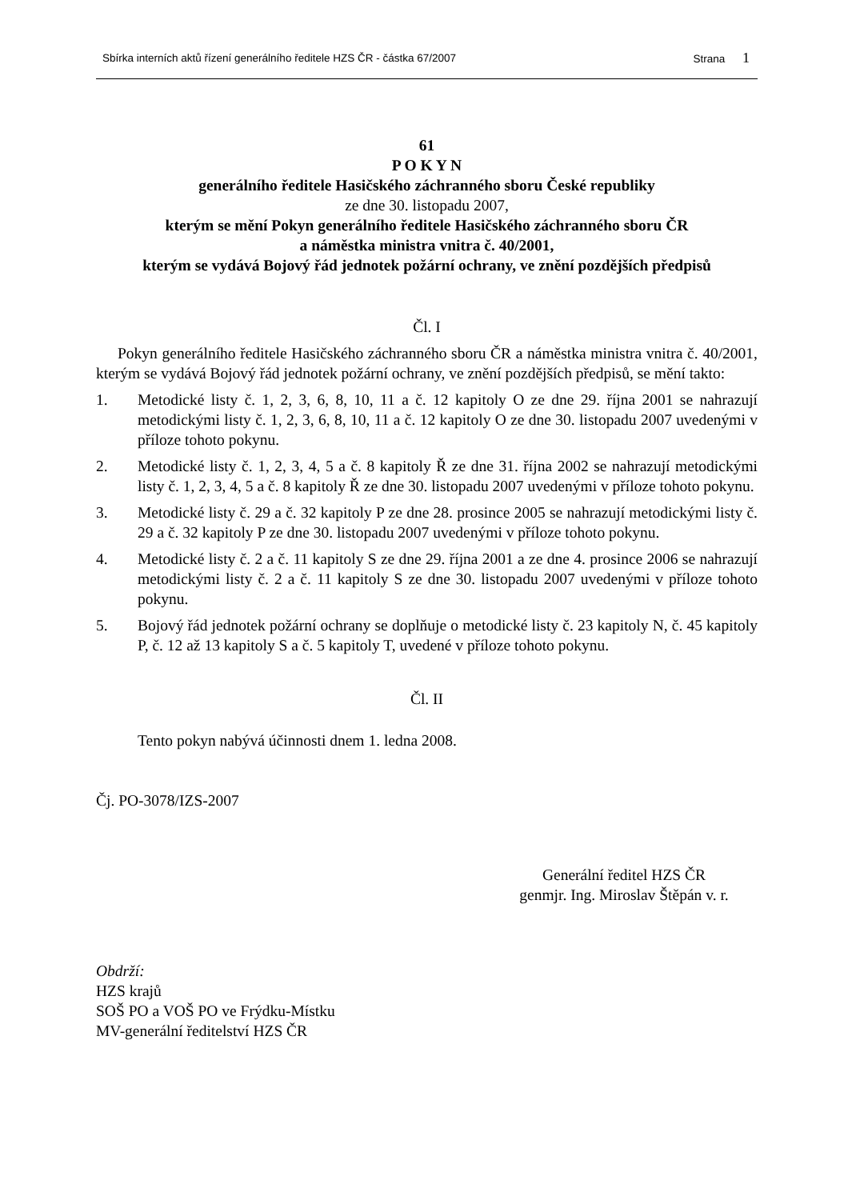Sbírka interních aktů řízení generálního ředitele HZS ČR - částka 67/2007 Strana 1
61
P O K Y N
generálního ředitele Hasičského záchranného sboru České republiky
ze dne 30. listopadu 2007,
kterým se mění Pokyn generálního ředitele Hasičského záchranného sboru ČR
a náměstka ministra vnitra č. 40/2001,
kterým se vydává Bojový řád jednotek požární ochrany, ve znění pozdějších předpisů
Čl. I
Pokyn generálního ředitele Hasičského záchranného sboru ČR a náměstka ministra vnitra č. 40/2001, kterým se vydává Bojový řád jednotek požární ochrany, ve znění pozdějších předpisů, se mění takto:
1. Metodické listy č. 1, 2, 3, 6, 8, 10, 11 a č. 12 kapitoly O ze dne 29. října 2001 se nahrazují metodickými listy č. 1, 2, 3, 6, 8, 10, 11 a č. 12 kapitoly O ze dne 30. listopadu 2007 uvedenými v příloze tohoto pokynu.
2. Metodické listy č. 1, 2, 3, 4, 5 a č. 8 kapitoly Ř ze dne 31. října 2002 se nahrazují metodickými listy č. 1, 2, 3, 4, 5 a č. 8 kapitoly Ř ze dne 30. listopadu 2007 uvedenými v příloze tohoto pokynu.
3. Metodické listy č. 29 a č. 32 kapitoly P ze dne 28. prosince 2005 se nahrazují metodickými listy č. 29 a č. 32 kapitoly P ze dne 30. listopadu 2007 uvedenými v příloze tohoto pokynu.
4. Metodické listy č. 2 a č. 11 kapitoly S ze dne 29. října 2001 a ze dne 4. prosince 2006 se nahrazují metodickými listy č. 2 a č. 11 kapitoly S ze dne 30. listopadu 2007 uvedenými v příloze tohoto pokynu.
5. Bojový řád jednotek požární ochrany se doplňuje o metodické listy č. 23 kapitoly N, č. 45 kapitoly P, č. 12 až 13 kapitoly S a č. 5 kapitoly T, uvedené v příloze tohoto pokynu.
Čl. II
Tento pokyn nabývá účinnosti dnem 1. ledna 2008.
Čj. PO-3078/IZS-2007
Generální ředitel HZS ČR
genmjr. Ing. Miroslav Štěpán v. r.
Obdrží:
HZS krajů
SOŠ PO a VOŠ PO ve Frýdku-Místku
MV-generální ředitelství HZS ČR